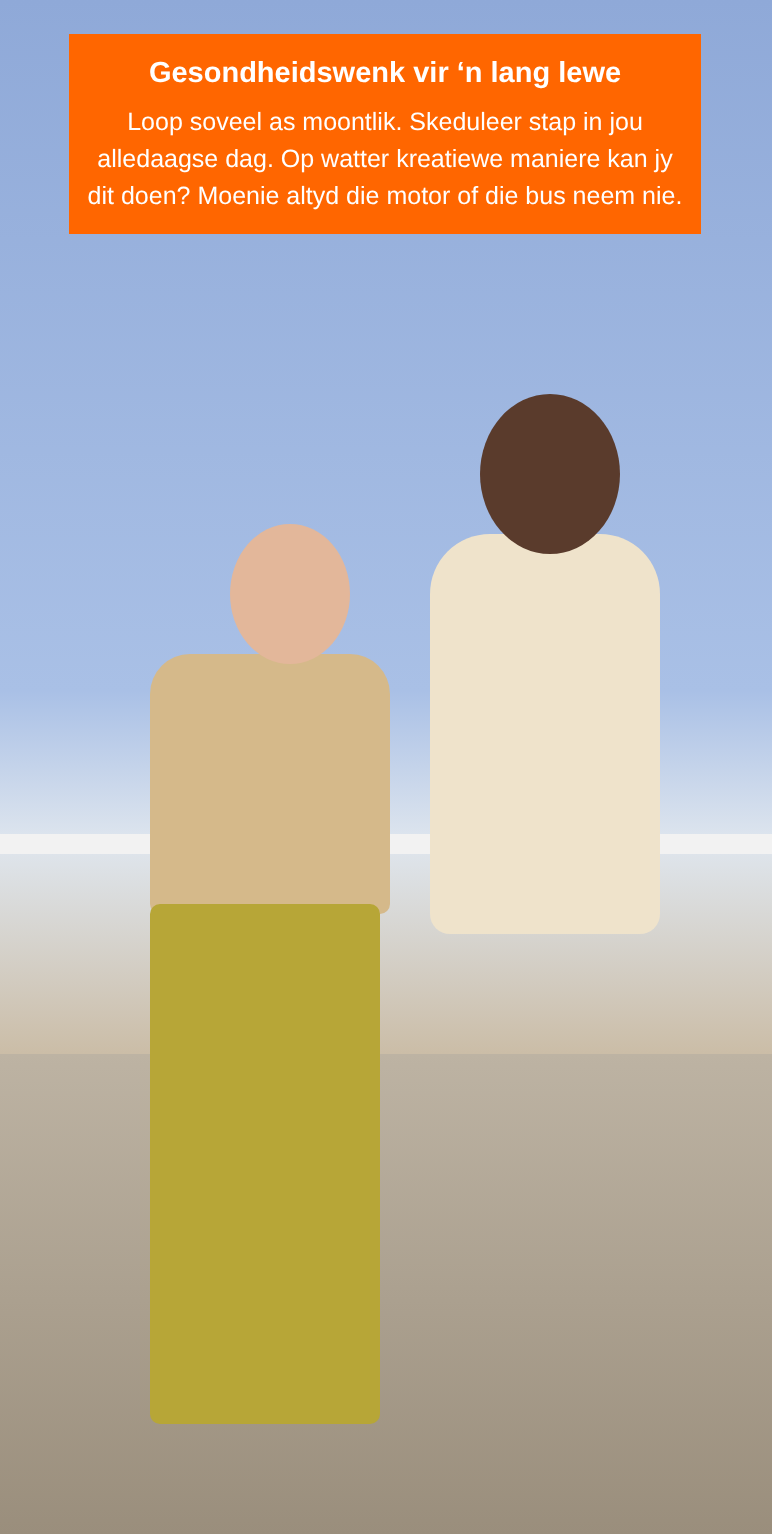Gesondheidswenk vir ‘n lang lewe
Loop soveel as moontlik. Skeduleer stap in jou alledaagse dag. Op watter kreatiewe maniere kan jy dit doen? Moenie altyd die motor of die bus neem nie.